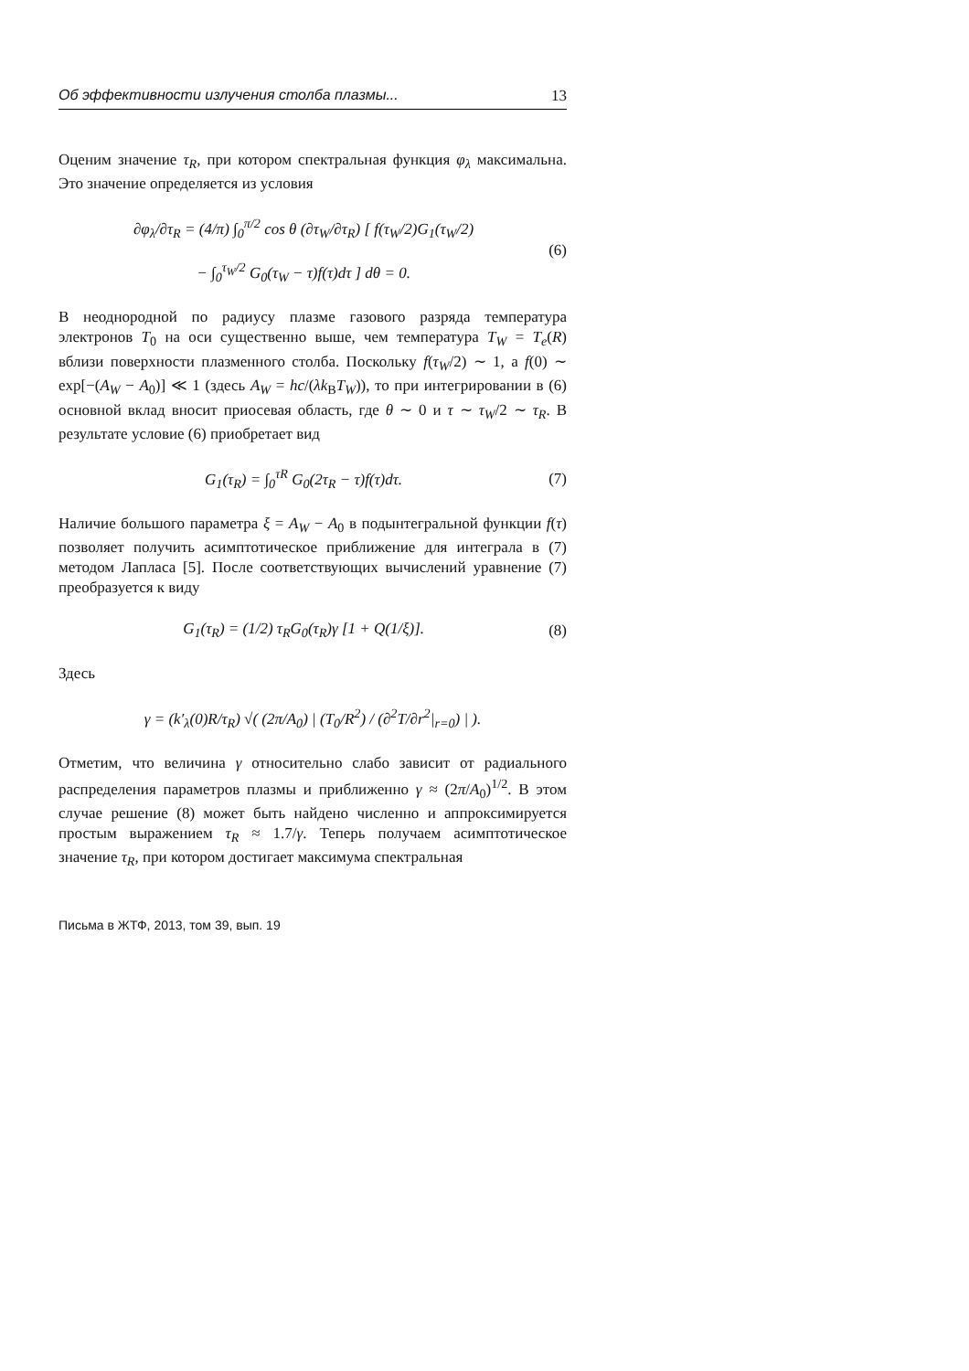Об эффективности излучения столба плазмы... 13
Оценим значение τ<sub>R</sub>, при котором спектральная функция φ<sub>λ</sub> максимальна. Это значение определяется из условия
∂φ<sub>λ</sub>/∂τ<sub>R</sub> = (4/π) ∫<sub>0</sub><sup>π/2</sup> cos θ (∂τ<sub>W</sub>/∂τ<sub>R</sub>) [ f(τ<sub>W</sub>/2)G<sub>1</sub>(τ<sub>W</sub>/2)
− ∫<sub>0</sub><sup>τ<sub>W</sub>/2</sup> G<sub>0</sub>(τ<sub>W</sub> − τ)f(τ)dτ ] dθ = 0. (6)
В неоднородной по радиусу плазме газового разряда температура электронов T<sub>0</sub> на оси существенно выше, чем температура T<sub>W</sub> = T<sub>e</sub>(R) вблизи поверхности плазменного столба. Поскольку f(τ<sub>W</sub>/2) ∼ 1, а f(0) ∼ exp[−(A<sub>W</sub> − A<sub>0</sub>)] ≪ 1 (здесь A<sub>W</sub> = hc/(λk<sub>B</sub>T<sub>W</sub>)), то при интегрировании в (6) основной вклад вносит приосевая область, где θ ∼ 0 и τ ∼ τ<sub>W</sub>/2 ∼ τ<sub>R</sub>. В результате условие (6) приобретает вид
G<sub>1</sub>(τ<sub>R</sub>) = ∫<sub>0</sub><sup>τR</sup> G<sub>0</sub>(2τ<sub>R</sub> − τ)f(τ)dτ. (7)
Наличие большого параметра ξ = A<sub>W</sub> − A<sub>0</sub> в подынтегральной функции f(τ) позволяет получить асимптотическое приближение для интеграла в (7) методом Лапласа [5]. После соответствующих вычислений уравнение (7) преобразуется к виду
G<sub>1</sub>(τ<sub>R</sub>) = (1/2) τ<sub>R</sub>G<sub>0</sub>(τ<sub>R</sub>)γ [1 + Q(1/ξ)]. (8)
Здесь
γ = (k′<sub>λ</sub>(0)R/τ<sub>R</sub>) √( (2π/A<sub>0</sub>) | (T<sub>0</sub>/R<sup>2</sup>) / (∂<sup>2</sup>T/∂r<sup>2</sup>|<sub>r=0</sub>) | ).
Отметим, что величина γ относительно слабо зависит от радиального распределения параметров плазмы и приближенно γ ≈ (2π/A<sub>0</sub>)<sup>1/2</sup>. В этом случае решение (8) может быть найдено численно и аппроксимируется простым выражением τ<sub>R</sub> ≈ 1.7/γ. Теперь получаем асимптотическое значение τ<sub>R</sub>, при котором достигает максимума спектральная
Письма в ЖТФ, 2013, том 39, вып. 19